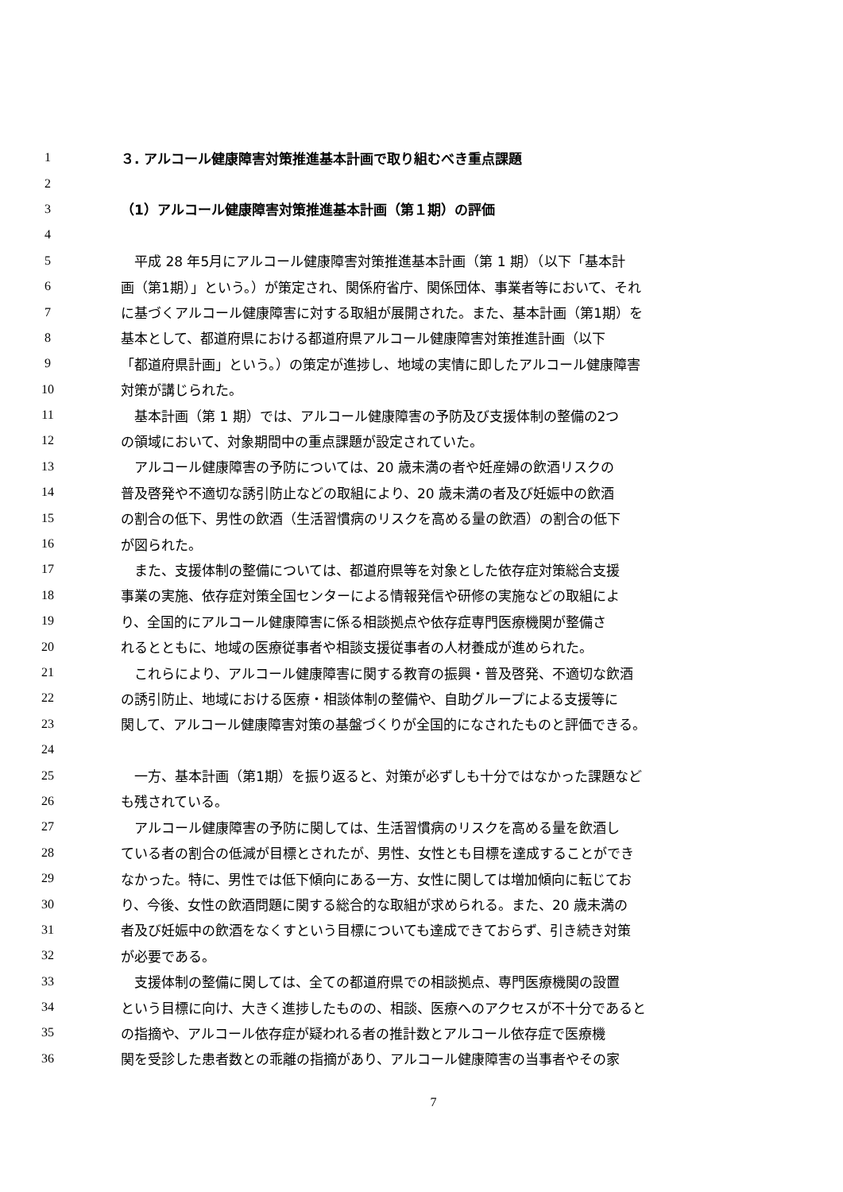1 ３. アルコール健康障害対策推進基本計画で取り組むべき重点課題
2
3 （1）アルコール健康障害対策推進基本計画（第１期）の評価
4
5　平成 28 年5月にアルコール健康障害対策推進基本計画（第 1 期）（以下「基本計
6 画（第1期）」という。）が策定され、関係府省庁、関係団体、事業者等において、それ
7 に基づくアルコール健康障害に対する取組が展開された。また、基本計画（第1期）を
8 基本として、都道府県における都道府県アルコール健康障害対策推進計画（以下
9 「都道府県計画」という。）の策定が進捗し、地域の実情に即したアルコール健康障害
10 対策が講じられた。
11　基本計画（第 1 期）では、アルコール健康障害の予防及び支援体制の整備の2つ
12 の領域において、対象期間中の重点課題が設定されていた。
13　アルコール健康障害の予防については、20 歳未満の者や妊産婦の飲酒リスクの
14 普及啓発や不適切な誘引防止などの取組により、20 歳未満の者及び妊娠中の飲酒
15 の割合の低下、男性の飲酒（生活習慣病のリスクを高める量の飲酒）の割合の低下
16 が図られた。
17　また、支援体制の整備については、都道府県等を対象とした依存症対策総合支援
18 事業の実施、依存症対策全国センターによる情報発信や研修の実施などの取組によ
19 り、全国的にアルコール健康障害に係る相談拠点や依存症専門医療機関が整備さ
20 れるとともに、地域の医療従事者や相談支援従事者の人材養成が進められた。
21　これらにより、アルコール健康障害に関する教育の振興・普及啓発、不適切な飲酒
22 の誘引防止、地域における医療・相談体制の整備や、自助グループによる支援等に
23 関して、アルコール健康障害対策の基盤づくりが全国的になされたものと評価できる。
24
25　一方、基本計画（第1期）を振り返ると、対策が必ずしも十分ではなかった課題など
26 も残されている。
27　アルコール健康障害の予防に関しては、生活習慣病のリスクを高める量を飲酒し
28 ている者の割合の低減が目標とされたが、男性、女性とも目標を達成することができ
29 なかった。特に、男性では低下傾向にある一方、女性に関しては増加傾向に転じてお
30 り、今後、女性の飲酒問題に関する総合的な取組が求められる。また、20 歳未満の
31 者及び妊娠中の飲酒をなくすという目標についても達成できておらず、引き続き対策
32 が必要である。
33　支援体制の整備に関しては、全ての都道府県での相談拠点、専門医療機関の設置
34 という目標に向け、大きく進捗したものの、相談、医療へのアクセスが不十分であると
35 の指摘や、アルコール依存症が疑われる者の推計数とアルコール依存症で医療機
36 関を受診した患者数との乖離の指摘があり、アルコール健康障害の当事者やその家
7